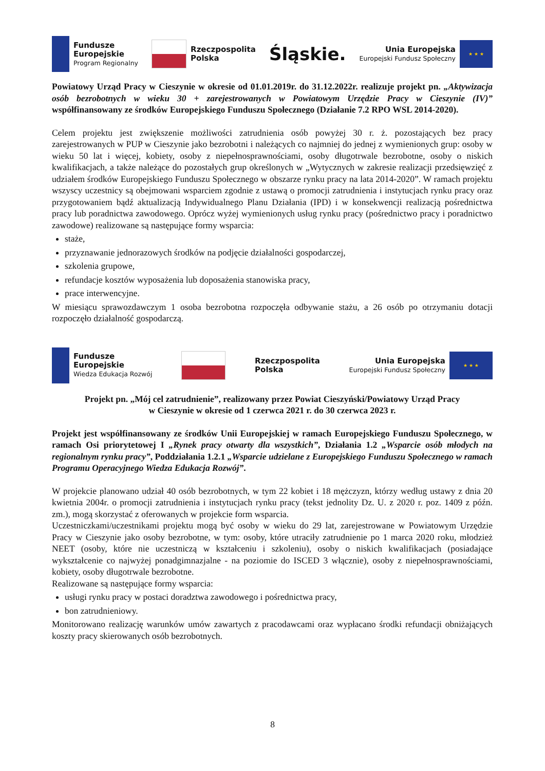Fundusze
Europejskie
Program Regionalny
Rzeczpospolita
Polska
Śląskie.
Unia Europejska
Europejski Fundusz Społeczny
★ ★ ★
Powiatowy Urząd Pracy w Cieszynie w okresie od 01.01.2019r. do 31.12.2022r. realizuje projekt pn. „Aktywizacja osób bezrobotnych w wieku 30 + zarejestrowanych w Powiatowym Urzędzie Pracy w Cieszynie (IV)” współfinansowany ze środków Europejskiego Funduszu Społecznego (Działanie 7.2 RPO WSL 2014-2020).
Celem projektu jest zwiększenie możliwości zatrudnienia osób powyżej 30 r. ż. pozostających bez pracy zarejestrowanych w PUP w Cieszynie jako bezrobotni i należących co najmniej do jednej z wymienionych grup: osoby w wieku 50 lat i więcej, kobiety, osoby z niepełnosprawnościami, osoby długotrwale bezrobotne, osoby o niskich kwalifikacjach, a także należące do pozostałych grup określonych w „Wytycznych w zakresie realizacji przedsięwzięć z udziałem środków Europejskiego Funduszu Społecznego w obszarze rynku pracy na lata 2014-2020”. W ramach projektu wszyscy uczestnicy są obejmowani wsparciem zgodnie z ustawą o promocji zatrudnienia i instytucjach rynku pracy oraz przygotowaniem bądź aktualizacją Indywidualnego Planu Działania (IPD) i w konsekwencji realizacją pośrednictwa pracy lub poradnictwa zawodowego. Oprócz wyżej wymienionych usług rynku pracy (pośrednictwo pracy i poradnictwo zawodowe) realizowane są następujące formy wsparcia:
staże,
przyznawanie jednorazowych środków na podjęcie działalności gospodarczej,
szkolenia grupowe,
refundacje kosztów wyposażenia lub doposażenia stanowiska pracy,
prace interwencyjne.
W miesiącu sprawozdawczym 1 osoba bezrobotna rozpoczęła odbywanie stażu, a 26 osób po otrzymaniu dotacji rozpoczęło działalność gospodarczą.
Fundusze
Europejskie
Wiedza Edukacja Rozwój
Rzeczpospolita
Polska
Unia Europejska
Europejski Fundusz Społeczny
★ ★ ★
Projekt pn. „Mój cel zatrudnienie”, realizowany przez Powiat Cieszyński/Powiatowy Urząd Pracy
w Cieszynie w okresie od 1 czerwca 2021 r. do 30 czerwca 2023 r.
Projekt jest współfinansowany ze środków Unii Europejskiej w ramach Europejskiego Funduszu Społecznego, w ramach Osi priorytetowej I „Rynek pracy otwarty dla wszystkich”, Działania 1.2 „Wsparcie osób młodych na regionalnym rynku pracy”, Poddziałania 1.2.1 „Wsparcie udzielane z Europejskiego Funduszu Społecznego w ramach Programu Operacyjnego Wiedza Edukacja Rozwój”.
W projekcie planowano udział 40 osób bezrobotnych, w tym 22 kobiet i 18 mężczyzn, którzy według ustawy z dnia 20 kwietnia 2004r. o promocji zatrudnienia i instytucjach rynku pracy (tekst jednolity Dz. U. z 2020 r. poz. 1409 z późn. zm.), mogą skorzystać z oferowanych w projekcie form wsparcia.
Uczestniczkami/uczestnikami projektu mogą być osoby w wieku do 29 lat, zarejestrowane w Powiatowym Urzędzie Pracy w Cieszynie jako osoby bezrobotne, w tym: osoby, które utraciły zatrudnienie po 1 marca 2020 roku, młodzież NEET (osoby, które nie uczestniczą w kształceniu i szkoleniu), osoby o niskich kwalifikacjach (posiadające wykształcenie co najwyżej ponadgimnazjalne - na poziomie do ISCED 3 włącznie), osoby z niepełnosprawnościami, kobiety, osoby długotrwale bezrobotne.
Realizowane są następujące formy wsparcia:
usługi rynku pracy w postaci doradztwa zawodowego i pośrednictwa pracy,
bon zatrudnieniowy.
Monitorowano realizację warunków umów zawartych z pracodawcami oraz wypłacano środki refundacji obniżających koszty pracy skierowanych osób bezrobotnych.
8